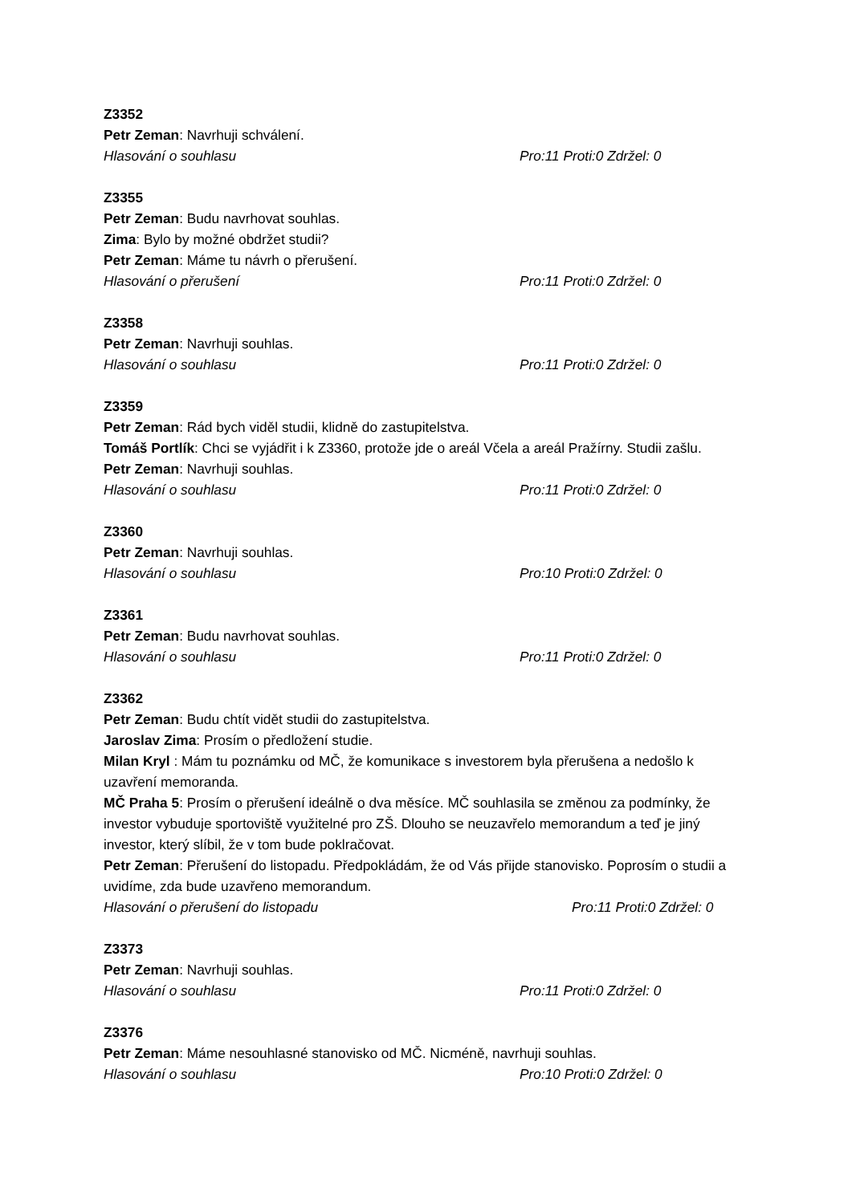Z3352
Petr Zeman: Navrhuji schválení.
Hlasování o souhlasu Pro:11 Proti:0 Zdržel: 0
Z3355
Petr Zeman: Budu navrhovat souhlas.
Zima: Bylo by možné obdržet studii?
Petr Zeman: Máme tu návrh o přerušení.
Hlasování o přerušení Pro:11 Proti:0 Zdržel: 0
Z3358
Petr Zeman: Navrhuji souhlas.
Hlasování o souhlasu Pro:11 Proti:0 Zdržel: 0
Z3359
Petr Zeman: Rád bych viděl studii, klidně do zastupitelstva.
Tomáš Portlík: Chci se vyjádřit i k Z3360, protože jde o areál Včela a areál Pražírny. Studii zašlu.
Petr Zeman: Navrhuji souhlas.
Hlasování o souhlasu Pro:11 Proti:0 Zdržel: 0
Z3360
Petr Zeman: Navrhuji souhlas.
Hlasování o souhlasu Pro:10 Proti:0 Zdržel: 0
Z3361
Petr Zeman: Budu navrhovat souhlas.
Hlasování o souhlasu Pro:11 Proti:0 Zdržel: 0
Z3362
Petr Zeman: Budu chtít vidět studii do zastupitelstva.
Jaroslav Zima: Prosím o předložení studie.
Milan Kryl : Mám tu poznámku od MČ, že komunikace s investorem byla přerušena a nedošlo k uzavření memoranda.
MČ Praha 5: Prosím o přerušení ideálně o dva měsíce. MČ souhlasila se změnou za podmínky, že investor vybuduje sportoviště využitelné pro ZŠ. Dlouho se neuzavřelo memorandum a teď je jiný investor, který slíbil, že v tom bude poklračovat.
Petr Zeman: Přerušení do listopadu. Předpokládám, že od Vás přijde stanovisko. Poprosím o studii a uvidíme, zda bude uzavřeno memorandum.
Hlasování o přerušení do listopadu Pro:11 Proti:0 Zdržel: 0
Z3373
Petr Zeman: Navrhuji souhlas.
Hlasování o souhlasu Pro:11 Proti:0 Zdržel: 0
Z3376
Petr Zeman: Máme nesouhlasné stanovisko od MČ. Nicméně, navrhuji souhlas.
Hlasování o souhlasu Pro:10 Proti:0 Zdržel: 0